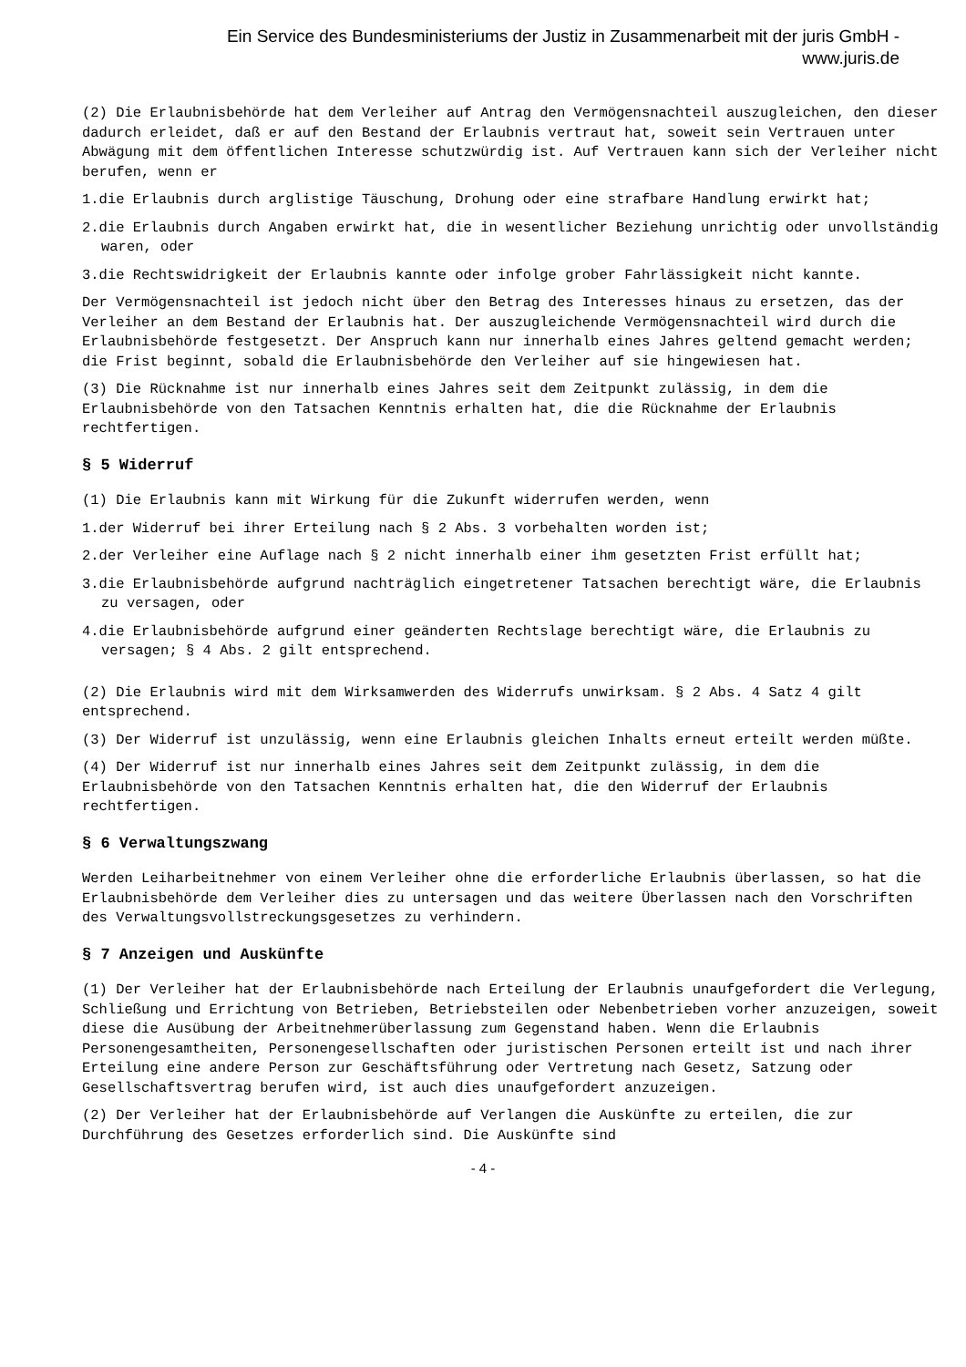Ein Service des Bundesministeriums der Justiz in Zusammenarbeit mit der juris GmbH -
www.juris.de
(2) Die Erlaubnisbehörde hat dem Verleiher auf Antrag den Vermögensnachteil auszugleichen, den dieser dadurch erleidet, daß er auf den Bestand der Erlaubnis vertraut hat, soweit sein Vertrauen unter Abwägung mit dem öffentlichen Interesse schutzwürdig ist. Auf Vertrauen kann sich der Verleiher nicht berufen, wenn er
1.die Erlaubnis durch arglistige Täuschung, Drohung oder eine strafbare Handlung erwirkt hat;
2.die Erlaubnis durch Angaben erwirkt hat, die in wesentlicher Beziehung unrichtig oder unvollständig waren, oder
3.die Rechtswidrigkeit der Erlaubnis kannte oder infolge grober Fahrlässigkeit nicht kannte.
Der Vermögensnachteil ist jedoch nicht über den Betrag des Interesses hinaus zu ersetzen, das der Verleiher an dem Bestand der Erlaubnis hat. Der auszugleichende Vermögensnachteil wird durch die Erlaubnisbehörde festgesetzt. Der Anspruch kann nur innerhalb eines Jahres geltend gemacht werden; die Frist beginnt, sobald die Erlaubnisbehörde den Verleiher auf sie hingewiesen hat.
(3) Die Rücknahme ist nur innerhalb eines Jahres seit dem Zeitpunkt zulässig, in dem die Erlaubnisbehörde von den Tatsachen Kenntnis erhalten hat, die die Rücknahme der Erlaubnis rechtfertigen.
§ 5 Widerruf
(1) Die Erlaubnis kann mit Wirkung für die Zukunft widerrufen werden, wenn
1.der Widerruf bei ihrer Erteilung nach § 2 Abs. 3 vorbehalten worden ist;
2.der Verleiher eine Auflage nach § 2 nicht innerhalb einer ihm gesetzten Frist erfüllt hat;
3.die Erlaubnisbehörde aufgrund nachträglich eingetretener Tatsachen berechtigt wäre, die Erlaubnis zu versagen, oder
4.die Erlaubnisbehörde aufgrund einer geänderten Rechtslage berechtigt wäre, die Erlaubnis zu versagen; § 4 Abs. 2 gilt entsprechend.
(2) Die Erlaubnis wird mit dem Wirksamwerden des Widerrufs unwirksam. § 2 Abs. 4 Satz 4 gilt entsprechend.
(3) Der Widerruf ist unzulässig, wenn eine Erlaubnis gleichen Inhalts erneut erteilt werden müßte.
(4) Der Widerruf ist nur innerhalb eines Jahres seit dem Zeitpunkt zulässig, in dem die Erlaubnisbehörde von den Tatsachen Kenntnis erhalten hat, die den Widerruf der Erlaubnis rechtfertigen.
§ 6 Verwaltungszwang
Werden Leiharbeitnehmer von einem Verleiher ohne die erforderliche Erlaubnis überlassen, so hat die Erlaubnisbehörde dem Verleiher dies zu untersagen und das weitere Überlassen nach den Vorschriften des Verwaltungsvollstreckungsgesetzes zu verhindern.
§ 7 Anzeigen und Auskünfte
(1) Der Verleiher hat der Erlaubnisbehörde nach Erteilung der Erlaubnis unaufgefordert die Verlegung, Schließung und Errichtung von Betrieben, Betriebsteilen oder Nebenbetrieben vorher anzuzeigen, soweit diese die Ausübung der Arbeitnehmerüberlassung zum Gegenstand haben. Wenn die Erlaubnis Personengesamtheiten, Personengesellschaften oder juristischen Personen erteilt ist und nach ihrer Erteilung eine andere Person zur Geschäftsführung oder Vertretung nach Gesetz, Satzung oder Gesellschaftsvertrag berufen wird, ist auch dies unaufgefordert anzuzeigen.
(2) Der Verleiher hat der Erlaubnisbehörde auf Verlangen die Auskünfte zu erteilen, die zur Durchführung des Gesetzes erforderlich sind. Die Auskünfte sind
- 4 -